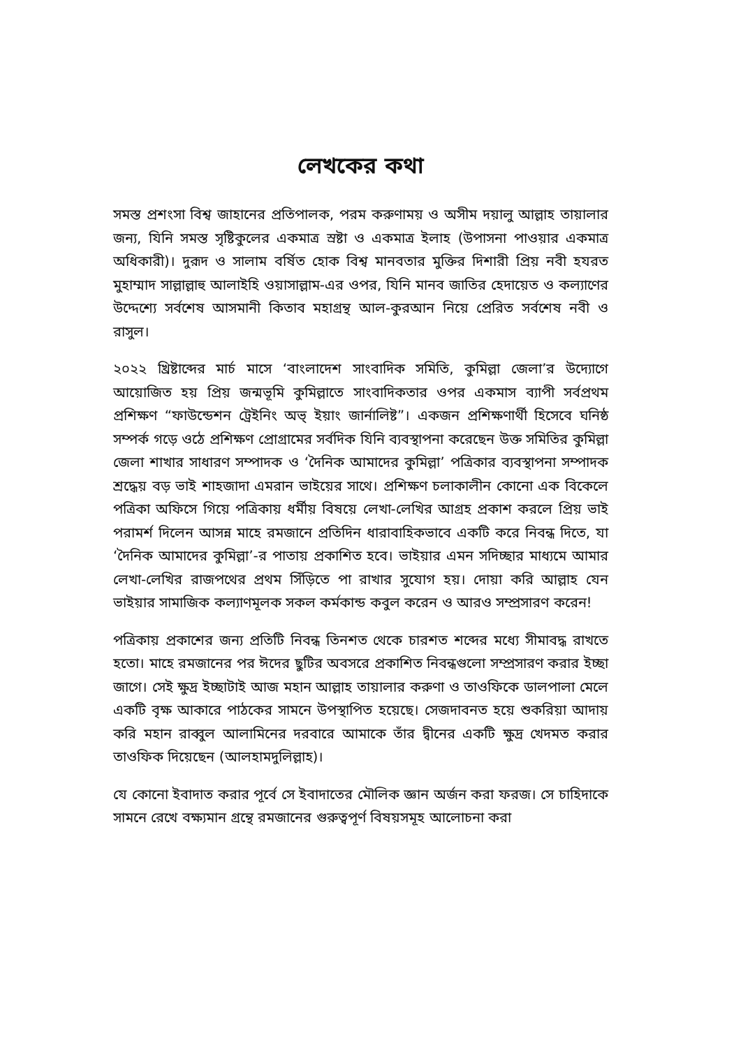লেখকের কথা
সমস্ত প্রশংসা বিশ্ব জাহানের প্রতিপালক, পরম করুণাময় ও অসীম দয়ালু আল্লাহ তায়ালার জন্য, যিনি সমস্ত সৃষ্টিকুলের একমাত্র স্রষ্টা ও একমাত্র ইলাহ (উপাসনা পাওয়ার একমাত্র অধিকারী)। দুরূদ ও সালাম বর্ষিত হোক বিশ্ব মানবতার মুক্তির দিশারী প্রিয় নবী হযরত মুহাম্মাদ সাল্লাল্লাহু আলাইহি ওয়াসাল্লাম-এর ওপর, যিনি মানব জাতির হেদায়েত ও কল্যাণের উদ্দেশ্যে সর্বশেষ আসমানী কিতাব মহাগ্রন্থ আল-কুরআন নিয়ে প্রেরিত সর্বশেষ নবী ও রাসুল।
২০২২ খ্রিষ্টাব্দের মার্চ মাসে ‘বাংলাদেশ সাংবাদিক সমিতি, কুমিল্লা জেলা’র উদ্যোগে আয়োজিত হয় প্রিয় জন্মভূমি কুমিল্লাতে সাংবাদিকতার ওপর একমাস ব্যাপী সর্বপ্রথম প্রশিক্ষণ “ফাউন্ডেশন ট্রেইনিং অভ্‌ ইয়াং জার্নালিষ্ট”। একজন প্রশিক্ষণার্থী হিসেবে ঘনিষ্ঠ সম্পর্ক গড়ে ওঠে প্রশিক্ষণ প্রোগ্রামের সর্বদিক যিনি ব্যবস্থাপনা করেছেন উক্ত সমিতির কুমিল্লা জেলা শাখার সাধারণ সম্পাদক ও ‘দৈনিক আমাদের কুমিল্লা’ পত্রিকার ব্যবস্থাপনা সম্পাদক শ্রদ্ধেয় বড় ভাই শাহজাদা এমরান ভাইয়ের সাথে। প্রশিক্ষণ চলাকালীন কোনো এক বিকেলে পত্রিকা অফিসে গিয়ে পত্রিকায় ধর্মীয় বিষয়ে লেখা-লেখির আগ্রহ প্রকাশ করলে প্রিয় ভাই পরামর্শ দিলেন আসন্ন মাহে রমজানে প্রতিদিন ধারাবাহিকভাবে একটি করে নিবন্ধ দিতে, যা ‘দৈনিক আমাদের কুমিল্লা’-র পাতায় প্রকাশিত হবে। ভাইয়ার এমন সদিচ্ছার মাধ্যমে আমার লেখা-লেখির রাজপথের প্রথম সিঁড়িতে পা রাখার সুযোগ হয়। দোয়া করি আল্লাহ যেন ভাইয়ার সামাজিক কল্যাণমূলক সকল কর্মকান্ড কবুল করেন ও আরও সম্প্রসারণ করেন!
পত্রিকায় প্রকাশের জন্য প্রতিটি নিবন্ধ তিনশত থেকে চারশত শব্দের মধ্যে সীমাবদ্ধ রাখতে হতো। মাহে রমজানের পর ঈদের ছুটির অবসরে প্রকাশিত নিবন্ধগুলো সম্প্রসারণ করার ইচ্ছা জাগে। সেই ক্ষুদ্র ইচ্ছাটাই আজ মহান আল্লাহ তায়ালার করুণা ও তাওফিকে ডালপালা মেলে একটি বৃক্ষ আকারে পাঠকের সামনে উপস্থাপিত হয়েছে। সেজদাবনত হয়ে শুকরিয়া আদায় করি মহান রাব্বুল আলামিনের দরবারে আমাকে তাঁর দ্বীনের একটি ক্ষুদ্র খেদমত করার তাওফিক দিয়েছেন (আলহামদুলিল্লাহ)।
যে কোনো ইবাদাত করার পূর্বে সে ইবাদাতের মৌলিক জ্ঞান অর্জন করা ফরজ। সে চাহিদাকে সামনে রেখে বক্ষ্যমান গ্রন্থে রমজানের গুরুত্বপূর্ণ বিষয়সমূহ আলোচনা করা